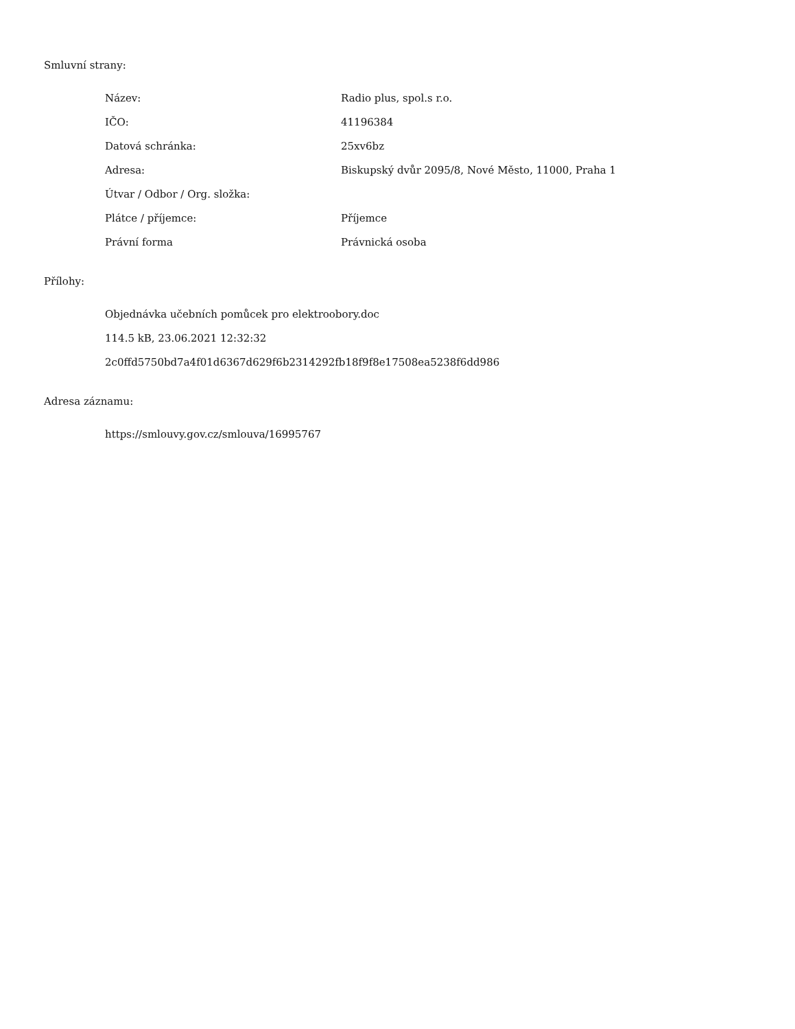Smluvní strany:
| Název: | Radio plus, spol.s r.o. |
| IČO: | 41196384 |
| Datová schránka: | 25xv6bz |
| Adresa: | Biskupský dvůr 2095/8, Nové Město, 11000, Praha 1 |
| Útvar / Odbor / Org. složka: | |
| Plátce / příjemce: | Příjemce |
| Právní forma | Právnická osoba |
Přílohy:
Objednávka učebních pomůcek pro elektroobory.doc
114.5 kB, 23.06.2021 12:32:32
2c0ffd5750bd7a4f01d6367d629f6b2314292fb18f9f8e17508ea5238f6dd986
Adresa záznamu:
https://smlouvy.gov.cz/smlouva/16995767